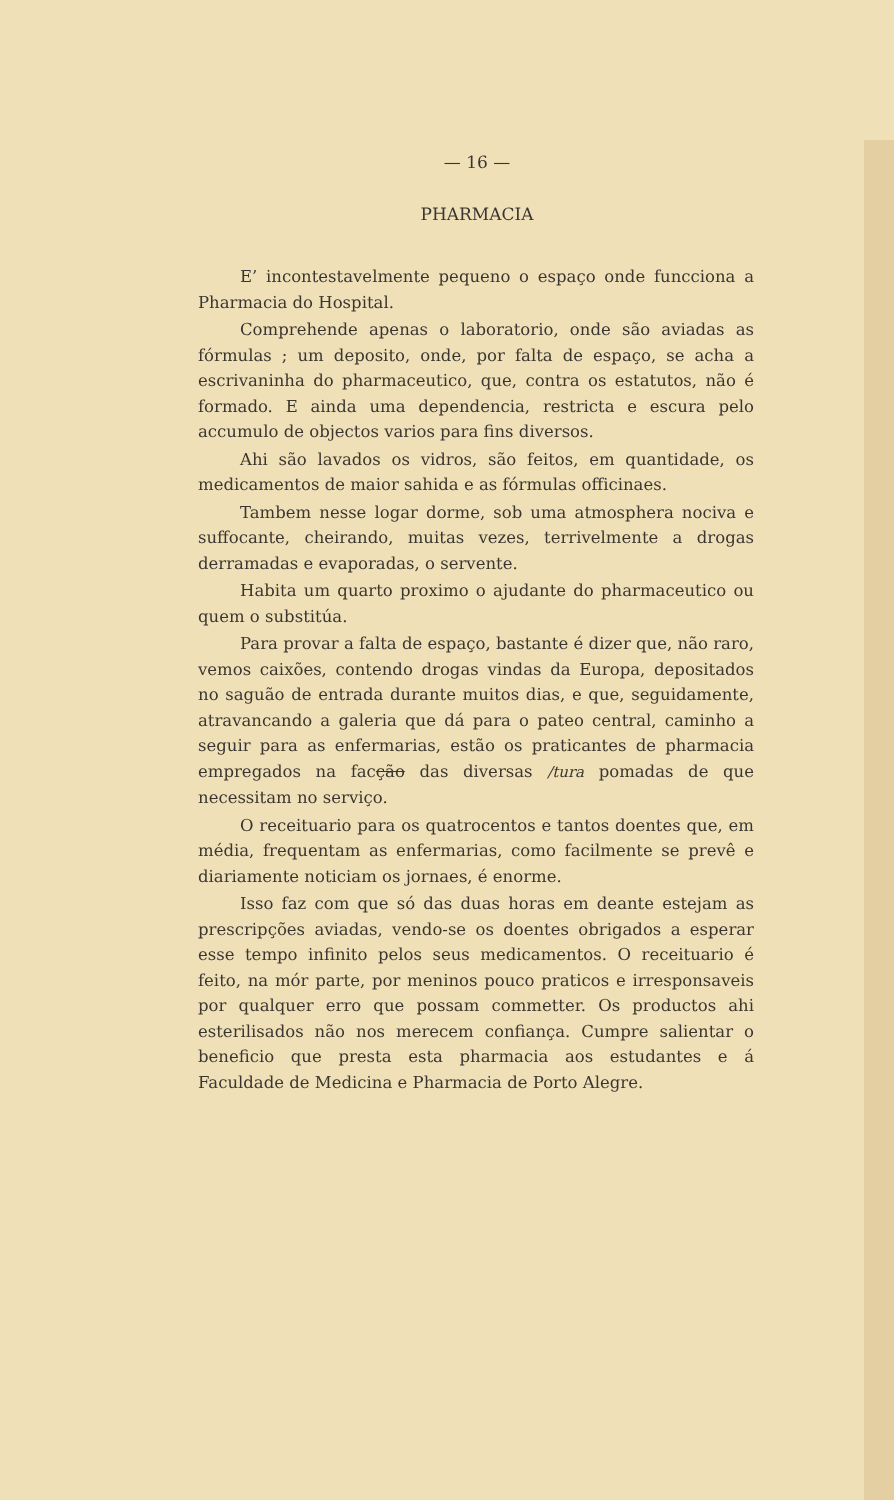— 16 —
PHARMACIA
E’ incontestavelmente pequeno o espaço onde funcciona a Pharmacia do Hospital.
Comprehende apenas o laboratorio, onde são aviadas as fórmulas ; um deposito, onde, por falta de espaço, se acha a escrivaninha do pharmaceutico, que, contra os estatutos, não é formado. E ainda uma dependencia, restricta e escura pelo accumulo de objectos varios para fins diversos.
Ahi são lavados os vidros, são feitos, em quantidade, os medicamentos de maior sahida e as fórmulas officinaes.
Tambem nesse logar dorme, sob uma atmosphera nociva e suffocante, cheirando, muitas vezes, terrivelmente a drogas derramadas e evaporadas, o servente.
Habita um quarto proximo o ajudante do pharmaceutico ou quem o substitúa.
Para provar a falta de espaço, bastante é dizer que, não raro, vemos caixões, contendo drogas vindas da Europa, depositados no saguão de entrada durante muitos dias, e que, seguidamente, atravancando a galeria que dá para o pateo central, caminho a seguir para as enfermarias, estão os praticantes de pharmacia empregados na facção das diversas /tura pomadas de que necessitam no serviço.
O receituario para os quatrocentos e tantos doentes que, em média, frequentam as enfermarias, como facilmente se prevê e diariamente noticiam os jornaes, é enorme.
Isso faz com que só das duas horas em deante estejam as prescripções aviadas, vendo-se os doentes obrigados a esperar esse tempo infinito pelos seus medicamentos. O receituario é feito, na mór parte, por meninos pouco praticos e irresponsaveis por qualquer erro que possam commetter. Os productos ahi esterilisados não nos merecem confiança. Cumpre salientar o beneficio que presta esta pharmacia aos estudantes e á Faculdade de Medicina e Pharmacia de Porto Alegre.